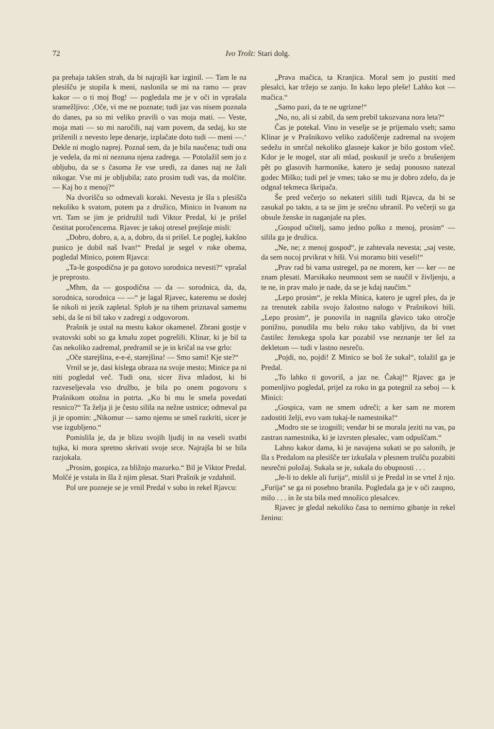72 Ivo Trošt: Stari dolg.
pa prehaja takšen strah, da bi najrajši kar izginil. — Tam le na plesišču je stopila k meni, naslonila se mi na ramo — prav kakor — o ti moj Bog! — pogledala me je v oči in vprašala sramežljivo: ‚Oče, vi me ne poznate; tudi jaz vas nisem poznala do danes, pa so mi veliko pravili o vas moja mati. — Veste, moja mati — so mi naročili, naj vam povem, da sedaj, ko ste priženili z nevesto lepe denarje, izplačate doto tudi — meni —.‘ Dekle ni moglo naprej. Poznal sem, da je bila naučena; tudi ona je vedela, da mi ni neznana njena zadrega. — Potolažil sem jo z obljubo, da se s časoma že vse uredi, za danes naj ne žali nikogar. Vse mi je obljubila; zato prosim tudi vas, da molčite. — Kaj bo z menoj?“
Na dvorišču so odmevali koraki. Nevesta je šla s plesišča nekoliko k svatom, potem pa z družico, Minico in Ivanom na vrt. Tam se jim je pridružil tudi Viktor Predal, ki je prišel čestitat poročencema. Rjavec je takoj otresel prejšnje misli:
„Dobro, dobro, a, a, a, dobro, da si prišel. Le poglej, kakšno punico je dobil naš Ivan!“ Predal je segel v roke obema, pogledal Minico, potem Rjavca:
„Ta-le gospodična je pa gotovo sorodnica nevesti?“ vprašal je preprosto.
„Mhm, da — gospodična — da — sorodnica, da, da, sorodnica, sorodnica — —“ je lagal Rjavec, kateremu se doslej še nikoli ni jezik zapletal. Sploh je na tihem priznaval samemu sebi, da še ni bil tako v zadregi z odgovorom.
Prašnik je ostal na mestu kakor okamenel. Zbrani gostje v svatovski sobi so ga kmalu zopet pogrešili. Klinar, ki je bil ta čas nekoliko zadremal, predramil se je in kričal na vse grlo:
„Oče starejšina, e-e-é, starejšina! — Smo sami! Kje ste?“
Vrnil se je, dasi kislega obraza na svoje mesto; Minice pa ni niti pogledal več. Tudi ona, sicer živa mladost, ki bi razveseljevala vso družbo, je bila po onem pogovoru s Prašnikom otožna in potrta. „Ko bi mu le smela povedati resnico?“ Ta želja ji je često silila na nežne ustnice; odmeval pa ji je opomin: „Nikomur — samo njemu se smeš razkriti, sicer je vse izgubljeno.“
Pomislila je, da je blizu svojih ljudij in na veseli svatbi tujka, ki mora spretno skrivati svoje srce. Najrajša bi se bila razjokala.
„Prosim, gospica, za bližnjo mazurko.“ Bil je Viktor Predal. Molčé je vstala in šla ž njim plesat. Stari Prašnik je vzdahnil.
Pol ure pozneje se je vrnil Predal v sobo in rekel Rjavcu:
„Prava mačica, ta Kranjica. Moral sem jo pustiti med plesalci, kar tržejo se zanjo. In kako lepo pleše! Lahko kot — mačica.“
„Samo pazi, da te ne ugrizne!“
„No, no, ali si zabil, da sem prebil takozvana nora leta?“
Čas je potekal. Vino in veselje se je prijemalo vseh; samo Klinar je v Prašnikovo veliko zadoščenje zadremal na svojem sedežu in smrčal nekoliko glasneje kakor je bilo gostom všeč. Kdor je le mogel, star ali mlad, poskusil je srečo z brušenjem pêt po glasovih harmonike, katero je sedaj ponosno natezal godec Miško; tudi pel je vmes; tako se mu je dobro zdelo, da je odgnal tekmeca škripača.
Še pred večerjo so nekateri silili tudi Rjavca, da bi se zasukal po taktu, a ta se jim je srečno ubranil. Po večerji so ga obsule ženske in naganjale na ples.
„Gospod učitelj, samo jedno polko z menoj, prosim“ — silila ga je družica.
„Ne, ne; z menoj gospod“, je zahtevala nevesta; „saj veste, da sem nocoj prvikrat v hiši. Vsi moramo biti veseli!“
„Prav rad bi vama ustregel, pa ne morem, ker — ker — ne znam plesati. Marsikako neumnost sem se naučil v življenju, a te ne, in prav malo je nade, da se je kdaj naučim.“
„Lepo prosim“, je rekla Minica, katero je ugrel ples, da je za trenutek zabila svojo žalostno nalogo v Prašnikovi hiši. „Lepo prosim“, je ponovila in nagnila glavico tako otročje ponižno, ponudila mu belo roko tako vabljivo, da bi vnet častilec ženskega spola kar pozabil vse neznanje ter šel za dekletom — tudi v lastno nesrečo.
„Pojdi, no, pojdi! Z Minico se boš že sukal“, tolažil ga je Predal.
„To lahko ti govoriš, a jaz ne. Čakaj!“ Rjavec ga je pomenljivo pogledal, prijel za roko in ga potegnil za seboj — k Minici:
„Gospica, vam ne smem odreči; a ker sam ne morem zadostiti želji, evo vam tukaj-le namestnika!“
„Modro ste se izognili; vendar bi se morala jeziti na vas, pa zastran namestnika, ki je izvrsten plesalec, vam odpuščam.“
Lahno kakor dama, ki je navajena sukati se po salonih, je šla s Predalom na plesišče ter izkušala v plesnem trušču pozabiti nesrečni položaj. Sukala se je, sukala do obupnosti . . .
„Je-li to dekle ali furija“, mislil si je Predal in se vrtel ž njo. „Furija“ se ga ni posebno branila. Pogledala ga je v oči zaupno, milo . . . in že sta bila med množico plesalcev.
Rjavec je gledal nekoliko časa to nemirno gibanje in rekel ženinu: